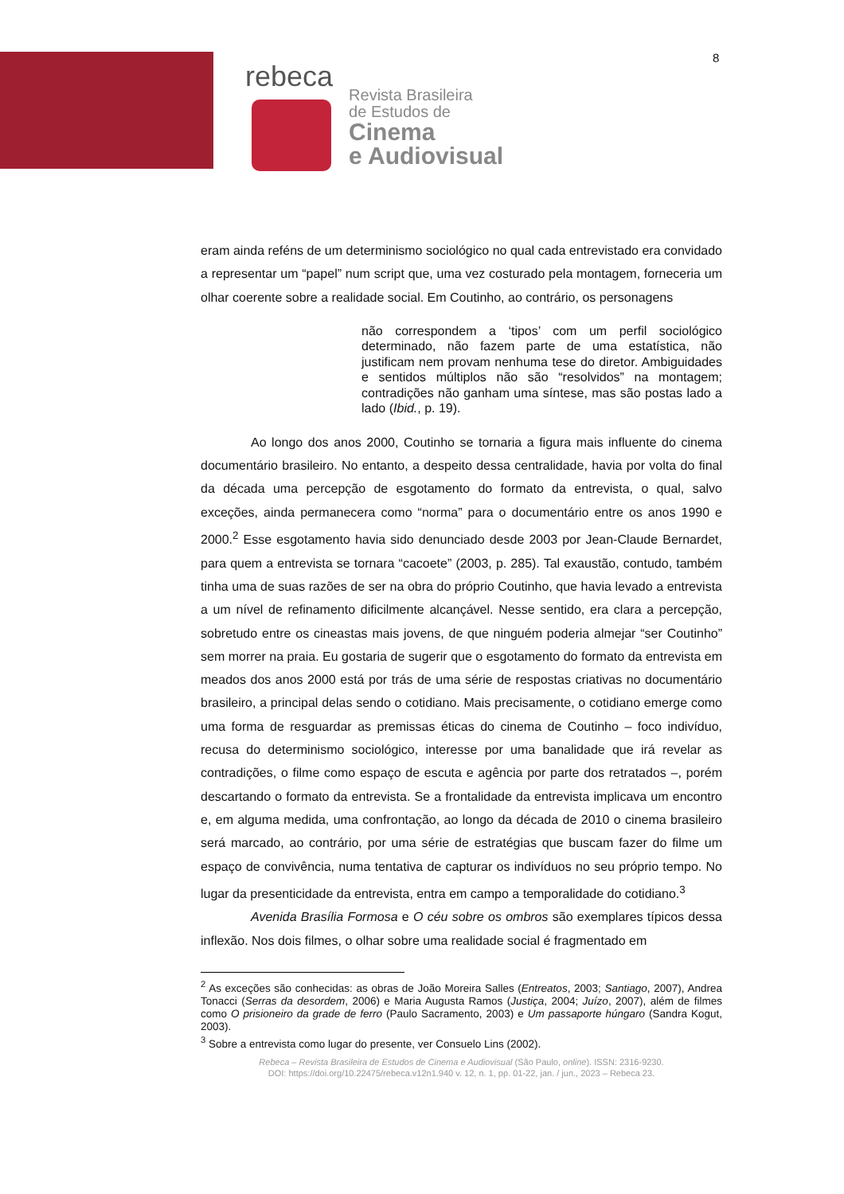8
rebeca
Revista Brasileira
de Estudos de
Cinema
e Audiovisual
eram ainda reféns de um determinismo sociológico no qual cada entrevistado era convidado a representar um “papel” num script que, uma vez costurado pela montagem, forneceria um olhar coerente sobre a realidade social. Em Coutinho, ao contrário, os personagens
não correspondem a ‘tipos’ com um perfil sociológico determinado, não fazem parte de uma estatística, não justificam nem provam nenhuma tese do diretor. Ambiguidades e sentidos múltiplos não são “resolvidos” na montagem; contradições não ganham uma síntese, mas são postas lado a lado (Ibid., p. 19).
Ao longo dos anos 2000, Coutinho se tornaria a figura mais influente do cinema documentário brasileiro. No entanto, a despeito dessa centralidade, havia por volta do final da década uma percepção de esgotamento do formato da entrevista, o qual, salvo exceções, ainda permanecera como “norma” para o documentário entre os anos 1990 e 2000.<sup>2</sup> Esse esgotamento havia sido denunciado desde 2003 por Jean-Claude Bernardet, para quem a entrevista se tornara “cacoete” (2003, p. 285). Tal exaustão, contudo, também tinha uma de suas razões de ser na obra do próprio Coutinho, que havia levado a entrevista a um nível de refinamento dificilmente alcançável. Nesse sentido, era clara a percepção, sobretudo entre os cineastas mais jovens, de que ninguém poderia almejar “ser Coutinho” sem morrer na praia. Eu gostaria de sugerir que o esgotamento do formato da entrevista em meados dos anos 2000 está por trás de uma série de respostas criativas no documentário brasileiro, a principal delas sendo o cotidiano. Mais precisamente, o cotidiano emerge como uma forma de resguardar as premissas éticas do cinema de Coutinho – foco indivíduo, recusa do determinismo sociológico, interesse por uma banalidade que irá revelar as contradições, o filme como espaço de escuta e agência por parte dos retratados –, porém descartando o formato da entrevista. Se a frontalidade da entrevista implicava um encontro e, em alguma medida, uma confrontação, ao longo da década de 2010 o cinema brasileiro será marcado, ao contrário, por uma série de estratégias que buscam fazer do filme um espaço de convivência, numa tentativa de capturar os indivíduos no seu próprio tempo. No lugar da presenticidade da entrevista, entra em campo a temporalidade do cotidiano.<sup>3</sup>
Avenida Brasília Formosa e O céu sobre os ombros são exemplares típicos dessa inflexão. Nos dois filmes, o olhar sobre uma realidade social é fragmentado em
<sup>2</sup> As exceções são conhecidas: as obras de João Moreira Salles (Entreatos, 2003; Santiago, 2007), Andrea Tonacci (Serras da desordem, 2006) e Maria Augusta Ramos (Justiça, 2004; Juízo, 2007), além de filmes como O prisioneiro da grade de ferro (Paulo Sacramento, 2003) e Um passaporte húngaro (Sandra Kogut, 2003).
<sup>3</sup> Sobre a entrevista como lugar do presente, ver Consuelo Lins (2002).
Rebeca – Revista Brasileira de Estudos de Cinema e Audiovisual (São Paulo, online). ISSN: 2316-9230.
DOI: https://doi.org/10.22475/rebeca.v12n1.940 v. 12, n. 1, pp. 01-22, jan. / jun., 2023 – Rebeca 23.